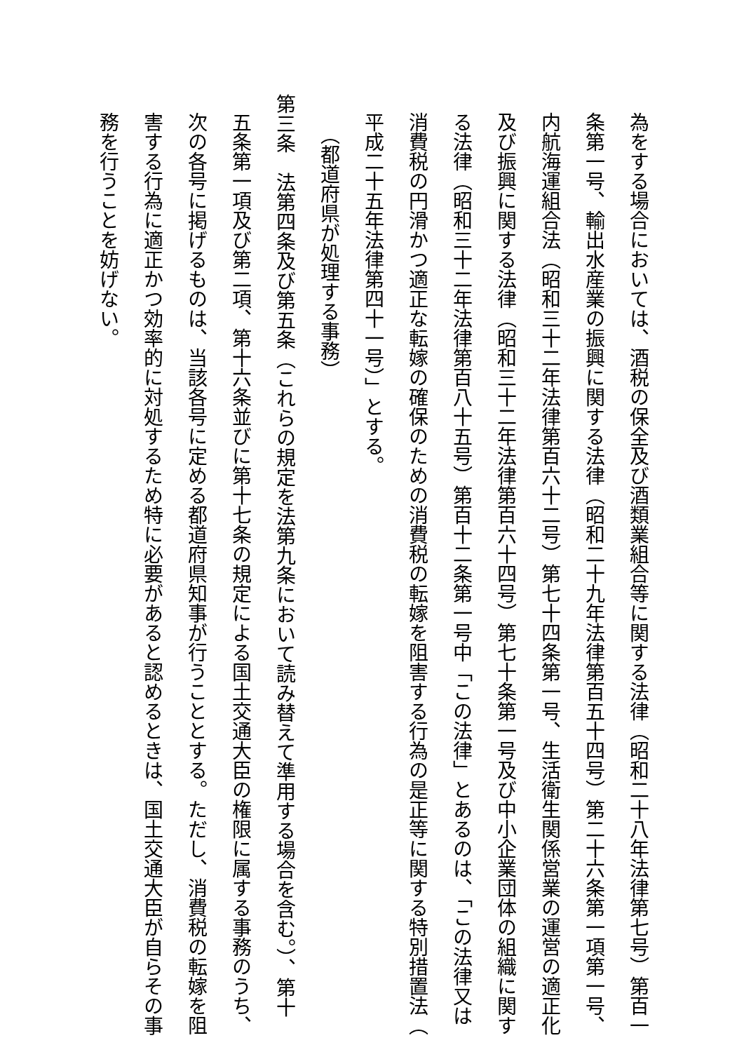為をする場合においては、酒税の保全及び酒類業組合等に関する法律（昭和二十八年法律第七号）第百一
条第一号、輸出水産業の振興に関する法律（昭和二十九年法律第百五十四号）第二十六条第一項第一号、
内航海運組合法（昭和三十二年法律第百六十二号）第七十四条第一号、生活衛生関係営業の運営の適正化
及び振興に関する法律（昭和三十二年法律第百六十四号）第七十条第一号及び中小企業団体の組織に関す
る法律（昭和三十二年法律第百八十五号）第百十二条第一号中「この法律」とあるのは、「この法律又は
消費税の円滑かつ適正な転嫁の確保のための消費税の転嫁を阻害する行為の是正等に関する特別措置法（
平成二十五年法律第四十一号）」とする。
（都道府県が処理する事務）
第三条　法第四条及び第五条（これらの規定を法第九条において読み替えて準用する場合を含む。）、第十
五条第一項及び第二項、第十六条並びに第十七条の規定による国土交通大臣の権限に属する事務のうち、
次の各号に掲げるものは、当該各号に定める都道府県知事が行うこととする。ただし、消費税の転嫁を阻
害する行為に適正かつ効率的に対処するため特に必要があると認めるときは、国土交通大臣が自らその事
務を行うことを妨げない。